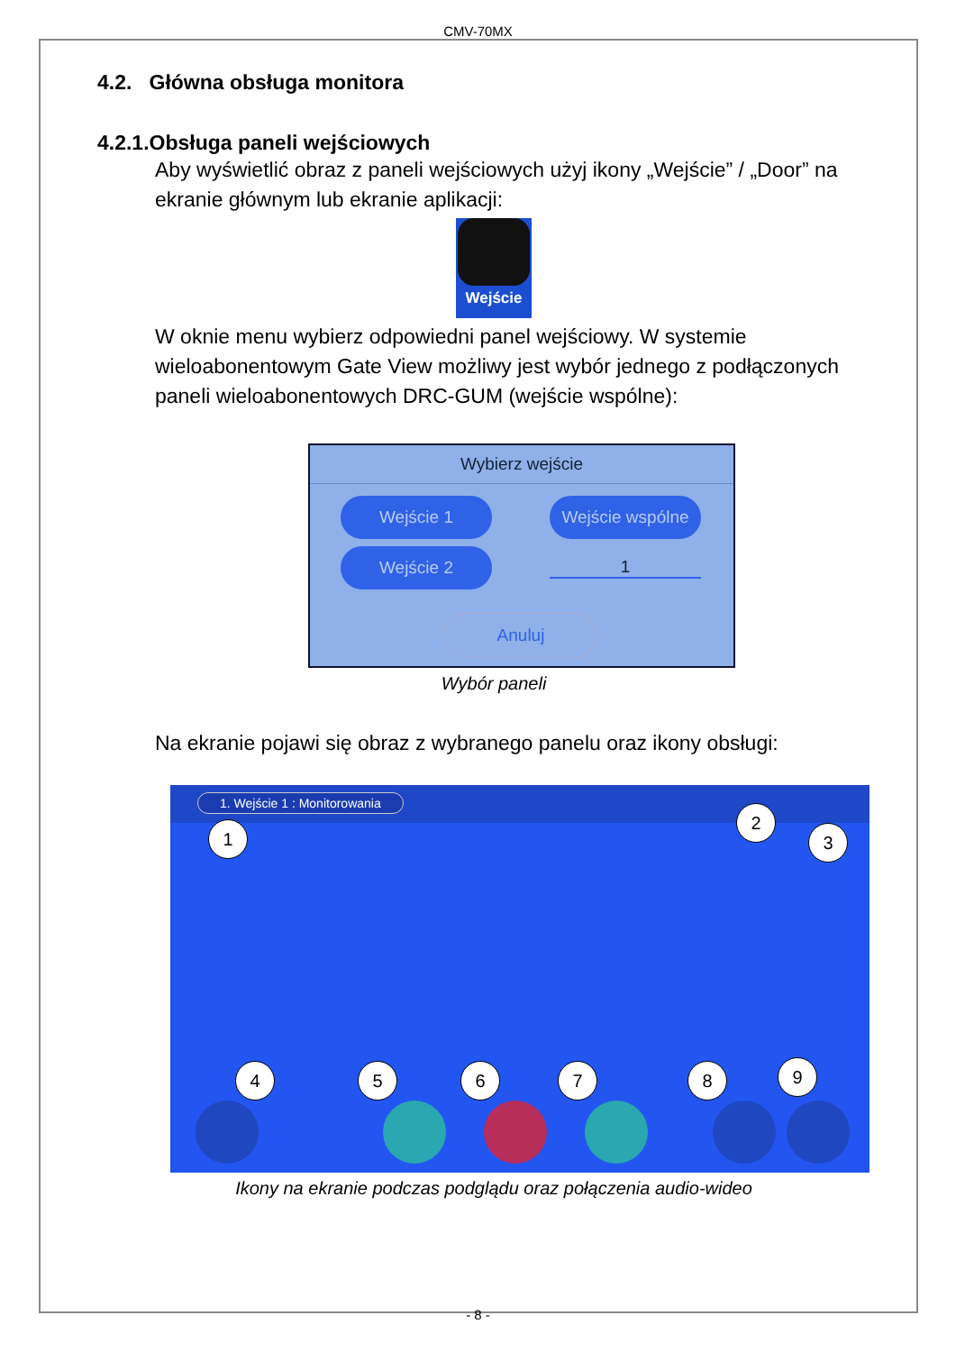CMV-70MX
4.2. Główna obsługa monitora
4.2.1.Obsługa paneli wejściowych
Aby wyświetlić obraz z paneli wejściowych użyj ikony „Wejście” / „Door” na ekranie głównym lub ekranie aplikacji:
Wejście
W oknie menu wybierz odpowiedni panel wejściowy. W systemie wieloabonentowym Gate View możliwy jest wybór jednego z podłączonych paneli wieloabonentowych DRC-GUM (wejście wspólne):
Wybierz wejście
Wejście 1
Wejście wspólne
Wejście 2
1
Anuluj
Wybór paneli
Na ekranie pojawi się obraz z wybranego panelu oraz ikony obsługi:
1. Wejście 1 : Monitorowania
1
2
3
4 5 6 7 8 9
Ikony na ekranie podczas podglądu oraz połączenia audio-wideo
- 8 -